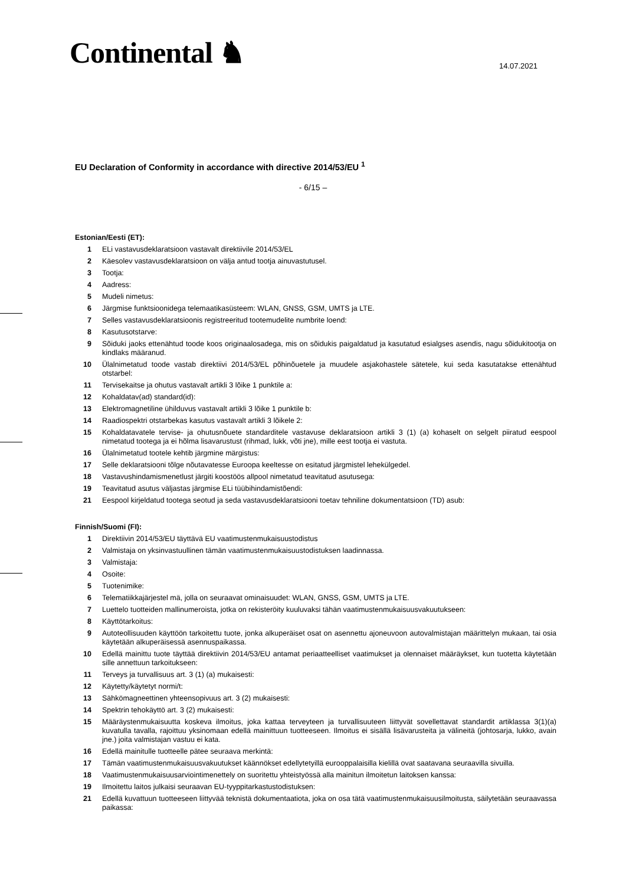Continental ♞
14.07.2021
EU Declaration of Conformity in accordance with directive 2014/53/EU <sup>1</sup>
- 6/15 –
Estonian/Eesti (ET):
1 ELi vastavusdeklaratsioon vastavalt direktiivile 2014/53/EL
2 Käesolev vastavusdeklaratsioon on välja antud tootja ainuvastutusel.
3 Tootja:
4 Aadress:
5 Mudeli nimetus:
6 Järgmise funktsioonidega telemaatikasüsteem: WLAN, GNSS, GSM, UMTS ja LTE.
7 Selles vastavusdeklaratsioonis registreeritud tootemudelite numbrite loend:
8 Kasutusotstarve:
9 Sõiduki jaoks ettenähtud toode koos originaalosadega, mis on sõidukis paigaldatud ja kasutatud esialgses asendis, nagu sõidukitootja on kindlaks määranud.
10 Ülalnimetatud toode vastab direktiivi 2014/53/EL põhinõuetele ja muudele asjakohastele sätetele, kui seda kasutatakse ettenähtud otstarbel:
11 Tervisekaitse ja ohutus vastavalt artikli 3 lõike 1 punktile a:
12 Kohaldatav(ad) standard(id):
13 Elektromagnetiline ühilduvus vastavalt artikli 3 lõike 1 punktile b:
14 Raadiospektri otstarbekas kasutus vastavalt artikli 3 lõikele 2:
15 Kohaldatavatele tervise- ja ohutusnõuete standarditele vastavuse deklaratsioon artikli 3 (1) (a) kohaselt on selgelt piiratud eespool nimetatud tootega ja ei hõlma lisavarustust (rihmad, lukk, võti jne), mille eest tootja ei vastuta.
16 Ülalnimetatud tootele kehtib järgmine märgistus:
17 Selle deklaratsiooni tõlge nõutavatesse Euroopa keeltesse on esitatud järgmistel lehekülgedel.
18 Vastavushindamismenetlust järgiti koostöös allpool nimetatud teavitatud asutusega:
19 Teavitatud asutus väljastas järgmise ELi tüübihindamistõendi:
21 Eespool kirjeldatud tootega seotud ja seda vastavusdeklaratsiooni toetav tehniline dokumentatsioon (TD) asub:
Finnish/Suomi (FI):
1 Direktiivin 2014/53/EU täyttävä EU vaatimustenmukaisuustodistus
2 Valmistaja on yksinvastuullinen tämän vaatimustenmukaisuustodistuksen laadinnassa.
3 Valmistaja:
4 Osoite:
5 Tuotenimike:
6 Telematiikkajärjestel mä, jolla on seuraavat ominaisuudet: WLAN, GNSS, GSM, UMTS ja LTE.
7 Luettelo tuotteiden mallinumeroista, jotka on rekisteröity kuuluvaksi tähän vaatimustenmukaisuusvakuutukseen:
8 Käyttötarkoitus:
9 Autoteollisuuden käyttöön tarkoitettu tuote, jonka alkuperäiset osat on asennettu ajoneuvoon autovalmistajan määrittelyn mukaan, tai osia käytetään alkuperäisessä asennuspaikassa.
10 Edellä mainittu tuote täyttää direktiivin 2014/53/EU antamat periaatteelliset vaatimukset ja olennaiset määräykset, kun tuotetta käytetään sille annettuun tarkoitukseen:
11 Terveys ja turvallisuus art. 3 (1) (a) mukaisesti:
12 Käytetty/käytetyt normi/t:
13 Sähkömagneettinen yhteensopivuus art. 3 (2) mukaisesti:
14 Spektrin tehokäyttö art. 3 (2) mukaisesti:
15 Määräystenmukaisuutta koskeva ilmoitus, joka kattaa terveyteen ja turvallisuuteen liittyvät sovellettavat standardit artiklassa 3(1)(a) kuvatulla tavalla, rajoittuu yksinomaan edellä mainittuun tuotteeseen. Ilmoitus ei sisällä lisävarusteita ja välineitä (johtosarja, lukko, avain jne.) joita valmistajan vastuu ei kata.
16 Edellä mainitulle tuotteelle pätee seuraava merkintä:
17 Tämän vaatimustenmukaisuusvakuutukset käännökset edellytetyillä eurooppalaisilla kielillä ovat saatavana seuraavilla sivuilla.
18 Vaatimustenmukaisuusarviointimenettely on suoritettu yhteistyössä alla mainitun ilmoitetun laitoksen kanssa:
19 Ilmoitettu laitos julkaisi seuraavan EU-tyyppitarkastustodistuksen:
21 Edellä kuvattuun tuotteeseen liittyvää teknistä dokumentaatiota, joka on osa tätä vaatimustenmukaisuusilmoitusta, säilytetään seuraavassa paikassa: